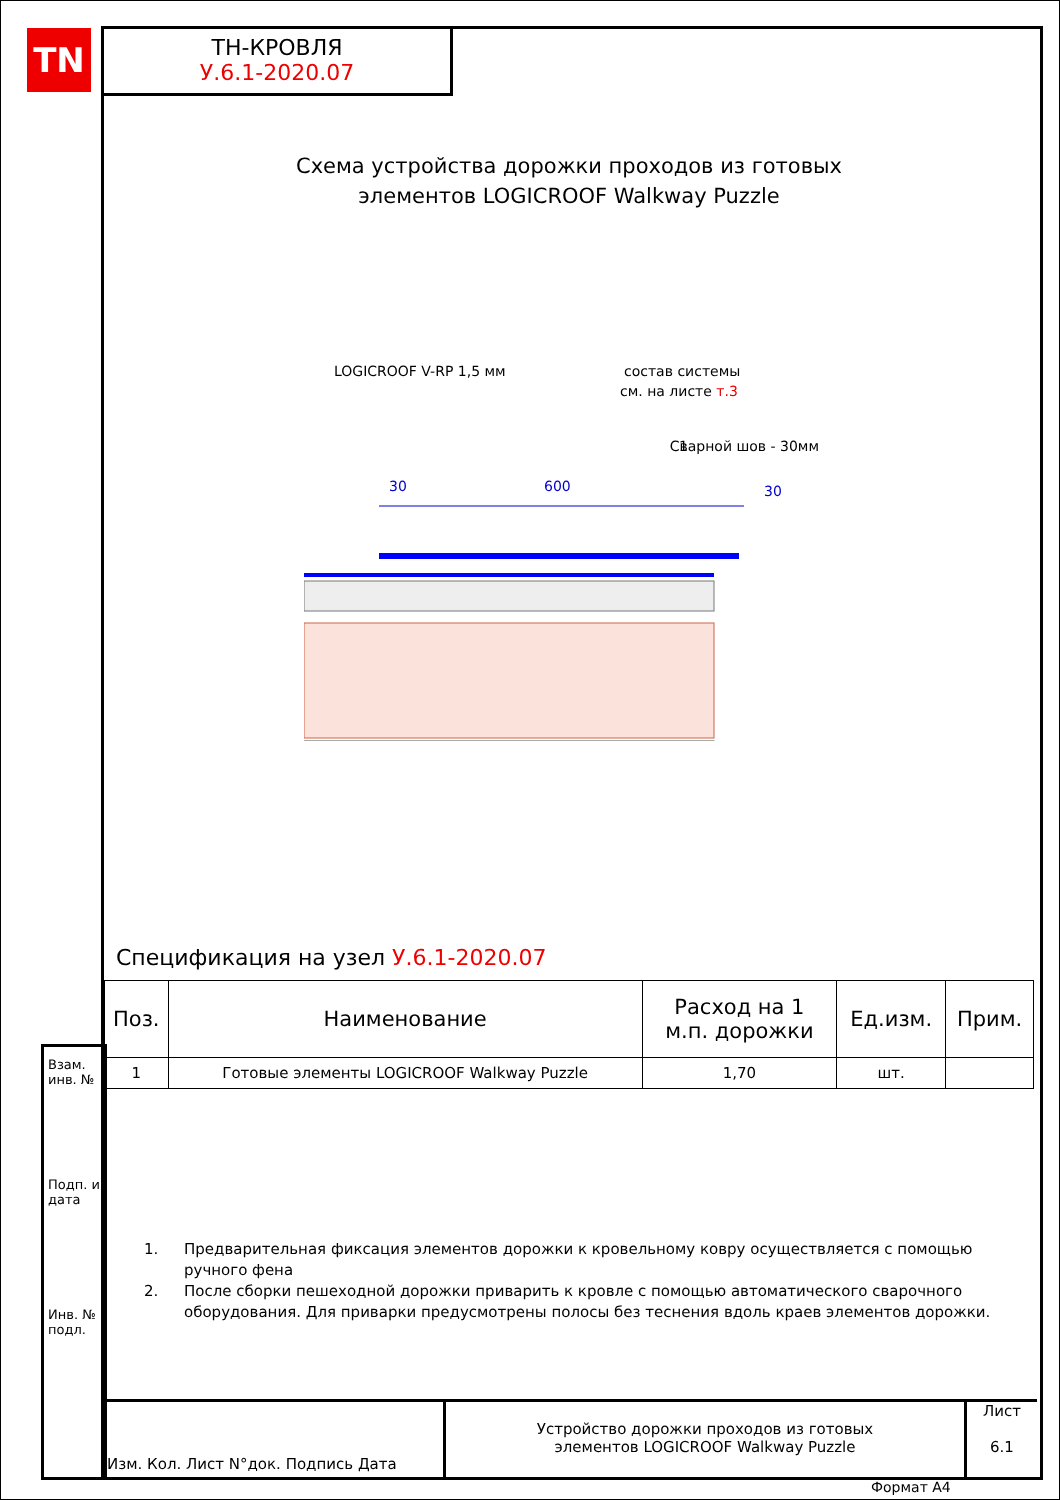TN
ТН-КРОВЛЯ
У.6.1-2020.07
Взам. инв. №
Подп. и дата
Инв. № подл.
Схема устройства дорожки проходов из готовых
элементов LOGICROOF Walkway Puzzle
LOGICROOF V-RP 1,5 мм
состав системы
см. на листе т.3
1
Сварной шов - 30мм
30
600
30
Спецификация на узел У.6.1-2020.07
| Поз. | Наименование | Расход на 1 м.п. дорожки | Ед.изм. | Прим. |
| --- | --- | --- | --- | --- |
| 1 | Готовые элементы LOGICROOF Walkway Puzzle | 1,70 | шт. | |
1. Предварительная фиксация элементов дорожки к кровельному ковру осуществляется с помощью ручного фена
2. После сборки пешеходной дорожки приварить к кровле с помощью автоматического сварочного оборудования. Для приварки предусмотрены полосы без теснения вдоль краев элементов дорожки.
Изм. Кол. Лист N°док. Подпись Дата
Устройство дорожки проходов из готовых
элементов LOGICROOF Walkway Puzzle
Лист
6.1
Формат А4